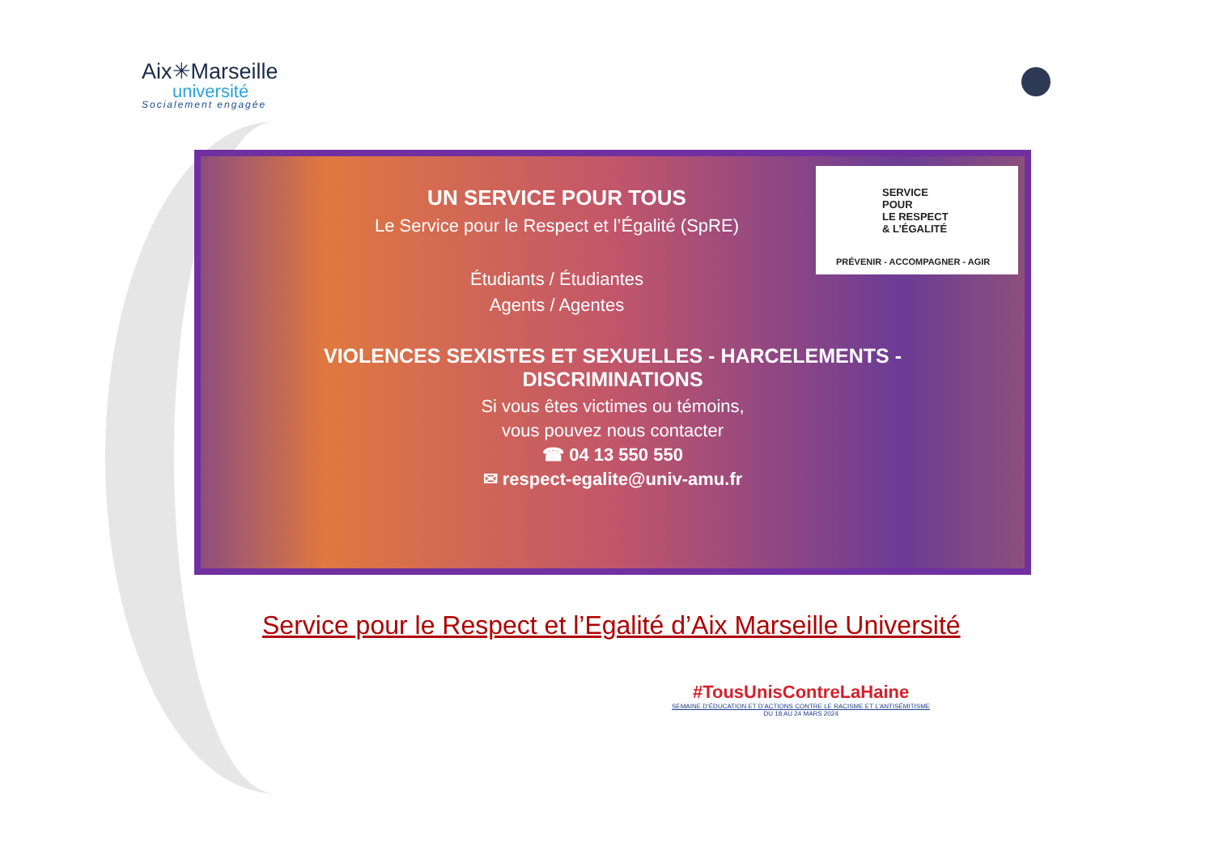Aix✳Marseille
université
Socialement engagée
SERVICE
POUR
LE RESPECT
& L’ÉGALITÉ
PRÉVENIR - ACCOMPAGNER - AGIR
UN SERVICE POUR TOUS
Le Service pour le Respect et l’Égalité (SpRE)
Étudiants / Étudiantes
Agents / Agentes
VIOLENCES SEXISTES ET SEXUELLES - HARCELEMENTS -
DISCRIMINATIONS
Si vous êtes victimes ou témoins,
vous pouvez nous contacter
☎ 04 13 550 550
✉ respect-egalite@univ-amu.fr
Service pour le Respect et l’Egalité d’Aix Marseille Université
#TousUnisContreLaHaine
SEMAINE D’ÉDUCATION ET D’ACTIONS CONTRE LE RACISME ET L’ANTISÉMITISME
DU 18 AU 24 MARS 2024